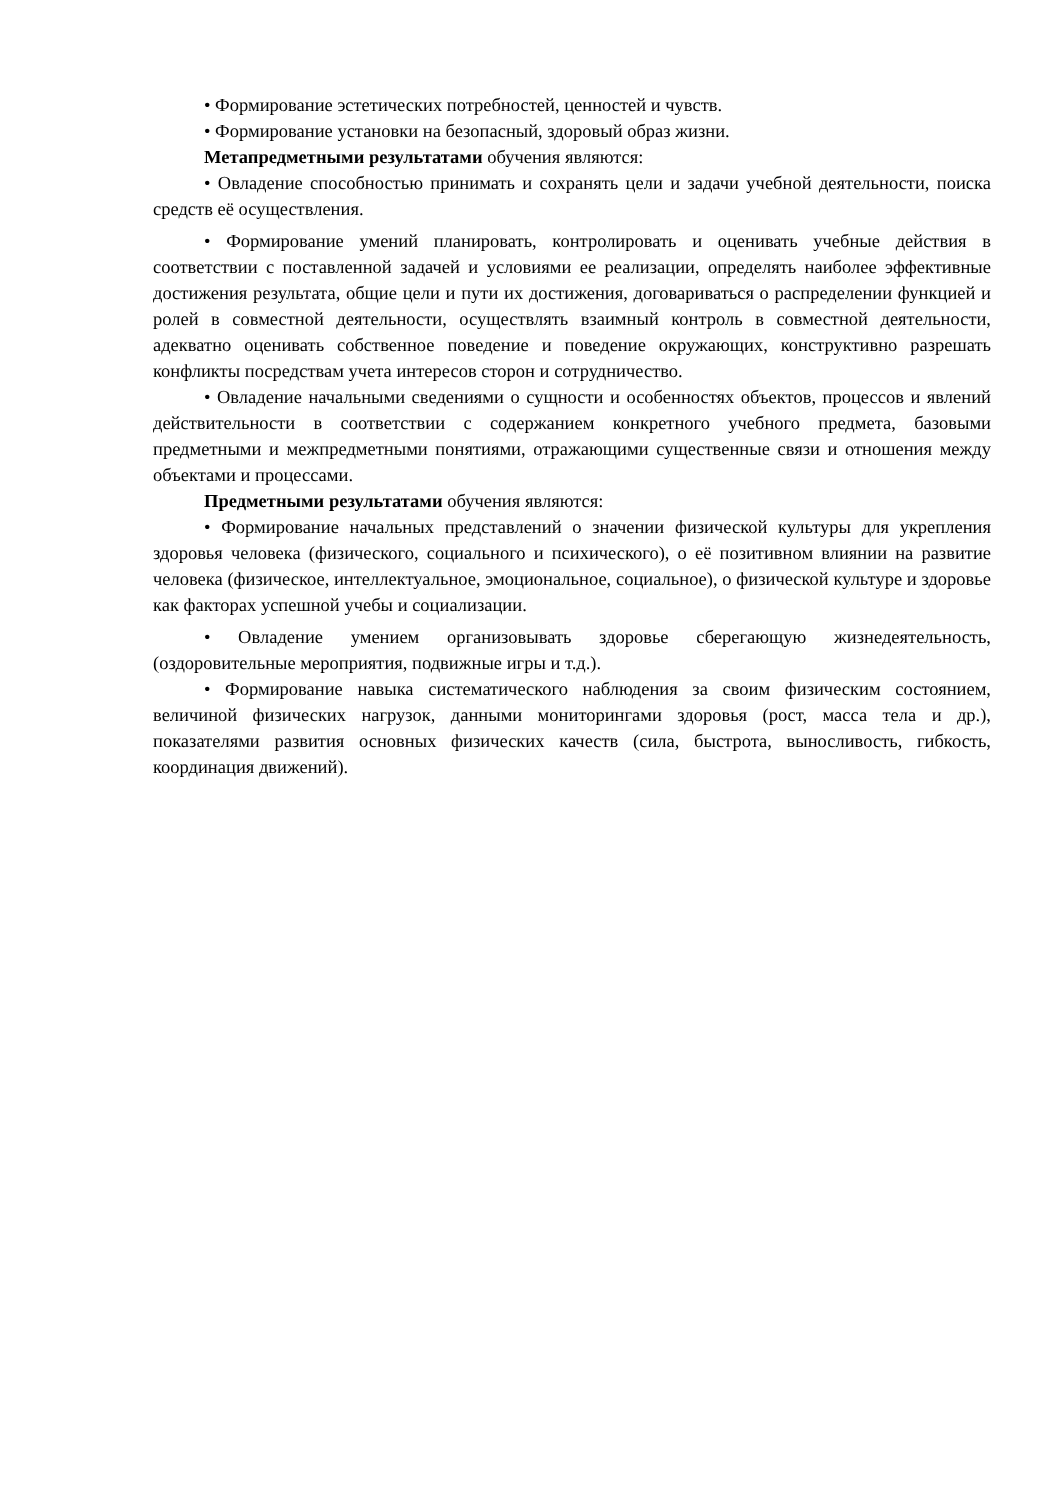• Формирование эстетических потребностей, ценностей и чувств.
• Формирование установки на безопасный, здоровый образ жизни.
Метапредметными результатами обучения являются:
• Овладение способностью принимать и сохранять цели и задачи учебной деятельности, поиска средств её осуществления.
• Формирование умений планировать, контролировать и оценивать учебные действия в соответствии с поставленной задачей и условиями ее реализации, определять наиболее эффективные достижения результата, общие цели и пути их достижения, договариваться о распределении функцией и ролей в совместной деятельности, осуществлять взаимный контроль в совместной деятельности, адекватно оценивать собственное поведение и поведение окружающих, конструктивно разрешать конфликты посредствам учета интересов сторон и сотрудничество.
• Овладение начальными сведениями о сущности и особенностях объектов, процессов и явлений действительности в соответствии с содержанием конкретного учебного предмета, базовыми предметными и межпредметными понятиями, отражающими существенные связи и отношения между объектами и процессами.
Предметными результатами обучения являются:
• Формирование начальных представлений о значении физической культуры для укрепления здоровья человека (физического, социального и психического), о её позитивном влиянии на развитие человека (физическое, интеллектуальное, эмоциональное, социальное), о физической культуре и здоровье как факторах успешной учебы и социализации.
• Овладение умением организовывать здоровье сберегающую жизнедеятельность, (оздоровительные мероприятия, подвижные игры и т.д.).
• Формирование навыка систематического наблюдения за своим физическим состоянием, величиной физических нагрузок, данными мониторингами здоровья (рост, масса тела и др.), показателями развития основных физических качеств (сила, быстрота, выносливость, гибкость, координация движений).